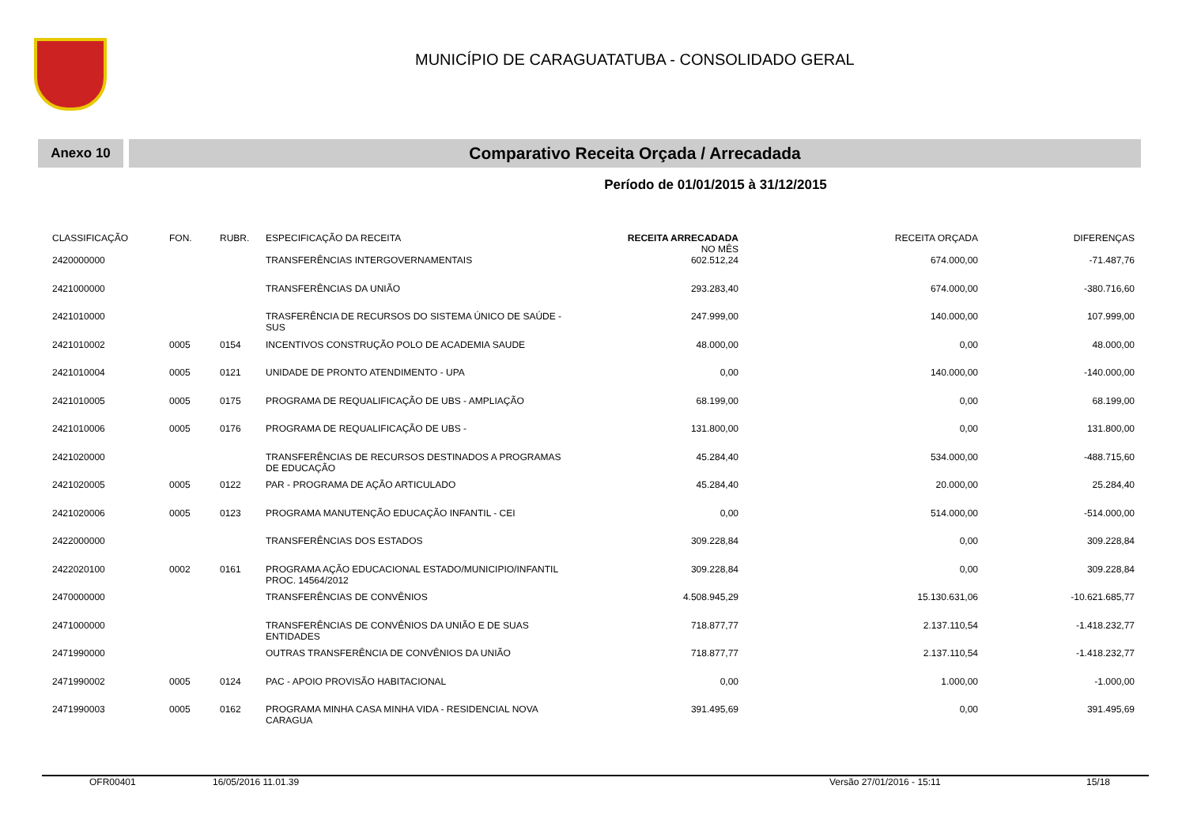MUNICÍPIO DE CARAGUATATUBA - CONSOLIDADO GERAL
Anexo 10
Comparativo Receita Orçada / Arrecadada
Período de 01/01/2015 à 31/12/2015
| CLASSIFICAÇÃO | FON. | RUBR. | ESPECIFICAÇÃO DA RECEITA | RECEITA ARRECADADA NO MÊS | RECEITA ORÇADA | DIFERENÇAS |
| --- | --- | --- | --- | --- | --- | --- |
| 2420000000 | | | TRANSFERÊNCIAS INTERGOVERNAMENTAIS | 602.512,24 | 674.000,00 | -71.487,76 |
| 2421000000 | | | TRANSFERÊNCIAS DA UNIÃO | 293.283,40 | 674.000,00 | -380.716,60 |
| 2421010000 | | | TRASFERÊNCIA DE RECURSOS DO SISTEMA ÚNICO DE SAÚDE - SUS | 247.999,00 | 140.000,00 | 107.999,00 |
| 2421010002 | 0005 | 0154 | INCENTIVOS CONSTRUÇÃO POLO DE ACADEMIA SAUDE | 48.000,00 | 0,00 | 48.000,00 |
| 2421010004 | 0005 | 0121 | UNIDADE DE PRONTO ATENDIMENTO - UPA | 0,00 | 140.000,00 | -140.000,00 |
| 2421010005 | 0005 | 0175 | PROGRAMA DE REQUALIFICAÇÃO DE UBS - AMPLIAÇÃO | 68.199,00 | 0,00 | 68.199,00 |
| 2421010006 | 0005 | 0176 | PROGRAMA DE REQUALIFICAÇÃO DE UBS - | 131.800,00 | 0,00 | 131.800,00 |
| 2421020000 | | | TRANSFERÊNCIAS DE RECURSOS DESTINADOS A PROGRAMAS DE EDUCAÇÃO | 45.284,40 | 534.000,00 | -488.715,60 |
| 2421020005 | 0005 | 0122 | PAR - PROGRAMA DE AÇÃO ARTICULADO | 45.284,40 | 20.000,00 | 25.284,40 |
| 2421020006 | 0005 | 0123 | PROGRAMA MANUTENÇÃO EDUCAÇÃO INFANTIL - CEI | 0,00 | 514.000,00 | -514.000,00 |
| 2422000000 | | | TRANSFERÊNCIAS DOS ESTADOS | 309.228,84 | 0,00 | 309.228,84 |
| 2422020100 | 0002 | 0161 | PROGRAMA AÇÃO EDUCACIONAL ESTADO/MUNICIPIO/INFANTIL PROC. 14564/2012 | 309.228,84 | 0,00 | 309.228,84 |
| 2470000000 | | | TRANSFERÊNCIAS DE CONVÊNIOS | 4.508.945,29 | 15.130.631,06 | -10.621.685,77 |
| 2471000000 | | | TRANSFERÊNCIAS DE CONVÊNIOS DA UNIÃO E DE SUAS ENTIDADES | 718.877,77 | 2.137.110,54 | -1.418.232,77 |
| 2471990000 | | | OUTRAS TRANSFERÊNCIA DE CONVÊNIOS DA UNIÃO | 718.877,77 | 2.137.110,54 | -1.418.232,77 |
| 2471990002 | 0005 | 0124 | PAC - APOIO PROVISÃO HABITACIONAL | 0,00 | 1.000,00 | -1.000,00 |
| 2471990003 | 0005 | 0162 | PROGRAMA MINHA CASA MINHA VIDA - RESIDENCIAL NOVA CARAGUA | 391.495,69 | 0,00 | 391.495,69 |
OFR00401 16/05/2016 11.01.39 Versão 27/01/2016 - 15:11 15/18